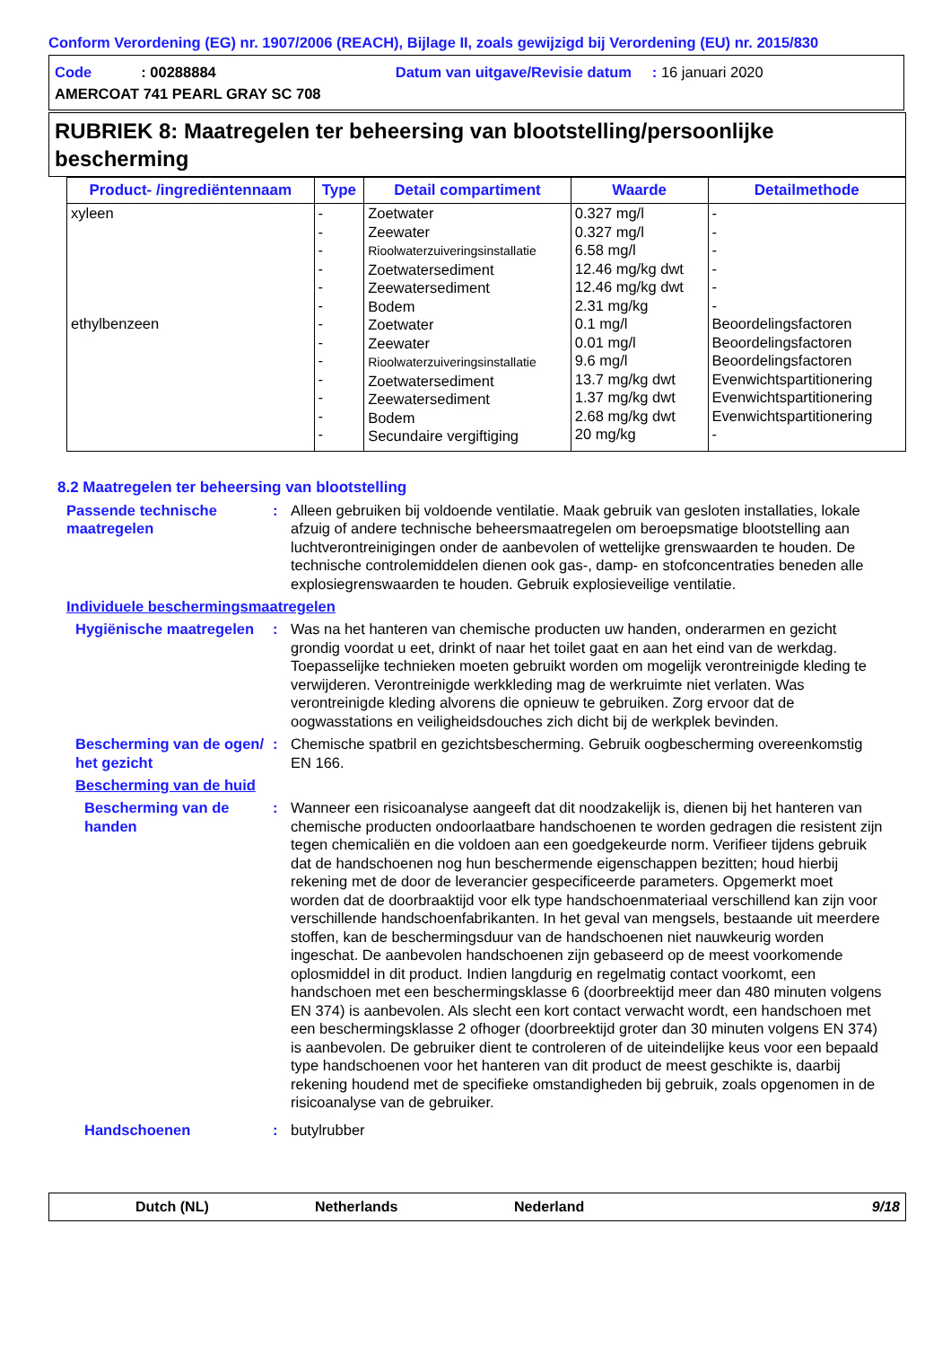Conform Verordening (EG) nr. 1907/2006 (REACH), Bijlage II, zoals gewijzigd bij Verordening (EU) nr. 2015/830
Code : 00288884 Datum van uitgave/Revisie datum : 16 januari 2020
AMERCOAT 741 PEARL GRAY SC 708
RUBRIEK 8: Maatregelen ter beheersing van blootstelling/persoonlijke bescherming
| Product- /ingrediëntennaam | Type | Detail compartiment | Waarde | Detailmethode |
| --- | --- | --- | --- | --- |
| xyleen ethylbenzeen | - - - - - - - - - - - - - | Zoetwater Zeewater Rioolwaterzuiveringsinstallatie Zoetwatersediment Zeewatersediment Bodem Zoetwater Zeewater Rioolwaterzuiveringsinstallatie Zoetwatersediment Zeewatersediment Bodem Secundaire vergiftiging | 0.327 mg/l 0.327 mg/l 6.58 mg/l 12.46 mg/kg dwt 12.46 mg/kg dwt 2.31 mg/kg 0.1 mg/l 0.01 mg/l 9.6 mg/l 13.7 mg/kg dwt 1.37 mg/kg dwt 2.68 mg/kg dwt 20 mg/kg | - - - - - - Beoordelingsfactoren Beoordelingsfactoren Beoordelingsfactoren Evenwichtspartitionering Evenwichtspartitionering Evenwichtspartitionering - |
8.2 Maatregelen ter beheersing van blootstelling
Passende technische maatregelen
: Alleen gebruiken bij voldoende ventilatie. Maak gebruik van gesloten installaties, lokale afzuig of andere technische beheersmaatregelen om beroepsmatige blootstelling aan luchtverontreinigingen onder de aanbevolen of wettelijke grenswaarden te houden. De technische controlemiddelen dienen ook gas-, damp- en stofconcentraties beneden alle explosiegrenswaarden te houden. Gebruik explosieveilige ventilatie.
Individuele beschermingsmaatregelen
Hygiënische maatregelen
: Was na het hanteren van chemische producten uw handen, onderarmen en gezicht grondig voordat u eet, drinkt of naar het toilet gaat en aan het eind van de werkdag. Toepasselijke technieken moeten gebruikt worden om mogelijk verontreinigde kleding te verwijderen. Verontreinigde werkkleding mag de werkruimte niet verlaten. Was verontreinigde kleding alvorens die opnieuw te gebruiken. Zorg ervoor dat de oogwasstations en veiligheidsdouches zich dicht bij de werkplek bevinden.
Bescherming van de ogen/ het gezicht
: Chemische spatbril en gezichtsbescherming. Gebruik oogbescherming overeenkomstig EN 166.
Bescherming van de huid
Bescherming van de handen
: Wanneer een risicoanalyse aangeeft dat dit noodzakelijk is, dienen bij het hanteren van chemische producten ondoorlaatbare handschoenen te worden gedragen die resistent zijn tegen chemicaliën en die voldoen aan een goedgekeurde norm. Verifieer tijdens gebruik dat de handschoenen nog hun beschermende eigenschappen bezitten; houd hierbij rekening met de door de leverancier gespecificeerde parameters. Opgemerkt moet worden dat de doorbraaktijd voor elk type handschoenmateriaal verschillend kan zijn voor verschillende handschoenfabrikanten. In het geval van mengsels, bestaande uit meerdere stoffen, kan de beschermingsduur van de handschoenen niet nauwkeurig worden ingeschat. De aanbevolen handschoenen zijn gebaseerd op de meest voorkomende oplosmiddel in dit product. Indien langdurig en regelmatig contact voorkomt, een handschoen met een beschermingsklasse 6 (doorbreektijd meer dan 480 minuten volgens EN 374) is aanbevolen. Als slecht een kort contact verwacht wordt, een handschoen met een beschermingsklasse 2 ofhoger (doorbreektijd groter dan 30 minuten volgens EN 374) is aanbevolen. De gebruiker dient te controleren of de uiteindelijke keus voor een bepaald type handschoenen voor het hanteren van dit product de meest geschikte is, daarbij rekening houdend met de specifieke omstandigheden bij gebruik, zoals opgenomen in de risicoanalyse van de gebruiker.
Handschoenen : butylrubber
Dutch (NL) Netherlands Nederland 9/18